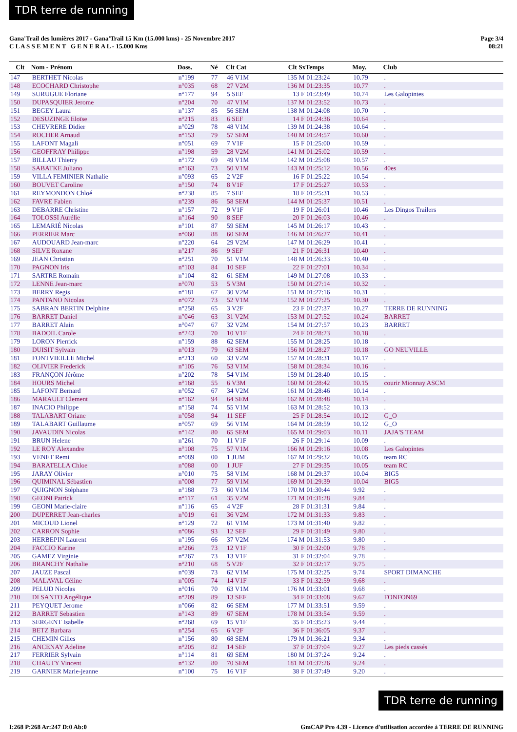TDR terre de running
Gana'Trail des lumières 2017 - Gana'Trail 15 Km (15.000 kms) - 25 Novembre 2017
C L A S S E M E N T G E N E R A L - 15.000 Kms
Page 3/4
08:21
| Clt | Nom - Prénom | Doss. | Né | Clt Cat | Clt Sx | Temps | Moy. | Club |
| --- | --- | --- | --- | --- | --- | --- | --- | --- |
| 147 | BERTHET Nicolas | n°199 | 77 | 46 V1M | 135 M | 01:23:24 | 10.79 | . |
| 148 | ECOCHARD Christophe | n°035 | 68 | 27 V2M | 136 M | 01:23:35 | 10.77 | . |
| 149 | SURUGUE Floriane | n°177 | 94 | 5 SEF | 13 F | 01:23:49 | 10.74 | Les Galopintes |
| 150 | DUPASQUIER Jerome | n°204 | 70 | 47 V1M | 137 M | 01:23:52 | 10.73 | . |
| 151 | BEGEY Laura | n°137 | 85 | 56 SEM | 138 M | 01:24:08 | 10.70 | . |
| 152 | DESUZINGE Eloïse | n°215 | 83 | 6 SEF | 14 F | 01:24:36 | 10.64 | . |
| 153 | CHEVRERE Didier | n°029 | 78 | 48 V1M | 139 M | 01:24:38 | 10.64 | . |
| 154 | ROCHER Arnaud | n°153 | 79 | 57 SEM | 140 M | 01:24:57 | 10.60 | . |
| 155 | LAFONT Magali | n°051 | 69 | 7 V1F | 15 F | 01:25:00 | 10.59 | . |
| 156 | GEOFFRAY Philippe | n°198 | 59 | 28 V2M | 141 M | 01:25:02 | 10.59 | . |
| 157 | BILLAU Thierry | n°172 | 69 | 49 V1M | 142 M | 01:25:08 | 10.57 | . |
| 158 | SABATKE Juliano | n°163 | 73 | 50 V1M | 143 M | 01:25:12 | 10.56 | 40es |
| 159 | VILLA FEMINIER Nathalie | n°093 | 65 | 2 V2F | 16 F | 01:25:22 | 10.54 | . |
| 160 | BOUVET Caroline | n°150 | 74 | 8 V1F | 17 F | 01:25:27 | 10.53 | . |
| 161 | REYMONDON Chloé | n°238 | 85 | 7 SEF | 18 F | 01:25:31 | 10.53 | . |
| 162 | FAVRE Fabien | n°239 | 86 | 58 SEM | 144 M | 01:25:37 | 10.51 | . |
| 163 | DEBARRE Christine | n°157 | 72 | 9 V1F | 19 F | 01:26:01 | 10.46 | Les Dingos Trailers |
| 164 | TOLOSSI Aurélie | n°164 | 90 | 8 SEF | 20 F | 01:26:03 | 10.46 | . |
| 165 | LEMARIÉ Nicolas | n°101 | 87 | 59 SEM | 145 M | 01:26:17 | 10.43 | . |
| 166 | PERRIER Marc | n°060 | 88 | 60 SEM | 146 M | 01:26:27 | 10.41 | . |
| 167 | AUDOUARD Jean-marc | n°220 | 64 | 29 V2M | 147 M | 01:26:29 | 10.41 | . |
| 168 | SILVE Roxane | n°217 | 86 | 9 SEF | 21 F | 01:26:31 | 10.40 | . |
| 169 | JEAN Christian | n°251 | 70 | 51 V1M | 148 M | 01:26:33 | 10.40 | . |
| 170 | PAGNON Iris | n°103 | 84 | 10 SEF | 22 F | 01:27:01 | 10.34 | . |
| 171 | SARTRE Romain | n°104 | 82 | 61 SEM | 149 M | 01:27:08 | 10.33 | . |
| 172 | LENNE Jean-marc | n°070 | 53 | 5 V3M | 150 M | 01:27:14 | 10.32 | . |
| 173 | BERRY Regis | n°181 | 67 | 30 V2M | 151 M | 01:27:16 | 10.31 | . |
| 174 | PANTANO Nicolas | n°072 | 73 | 52 V1M | 152 M | 01:27:25 | 10.30 | . |
| 175 | SABRAN BERTIN Delphine | n°258 | 65 | 3 V2F | 23 F | 01:27:37 | 10.27 | TERRE DE RUNNING |
| 176 | BARRET Daniel | n°046 | 63 | 31 V2M | 153 M | 01:27:52 | 10.24 | BARRET |
| 177 | BARRET Alain | n°047 | 67 | 32 V2M | 154 M | 01:27:57 | 10.23 | BARRET |
| 178 | BADOIL Carole | n°243 | 70 | 10 V1F | 24 F | 01:28:23 | 10.18 | . |
| 179 | LORON Pierrick | n°159 | 88 | 62 SEM | 155 M | 01:28:25 | 10.18 | . |
| 180 | DUISIT Sylvain | n°013 | 79 | 63 SEM | 156 M | 01:28:27 | 10.18 | GO NEUVILLE |
| 181 | FONTVIEILLE Michel | n°213 | 60 | 33 V2M | 157 M | 01:28:31 | 10.17 | . |
| 182 | OLIVIER Frederick | n°105 | 76 | 53 V1M | 158 M | 01:28:34 | 10.16 | . |
| 183 | FRANÇON Jérôme | n°202 | 78 | 54 V1M | 159 M | 01:28:40 | 10.15 | . |
| 184 | HOURS Michel | n°168 | 55 | 6 V3M | 160 M | 01:28:42 | 10.15 | courir Mionnay ASCM |
| 185 | LAFONT Bernard | n°052 | 67 | 34 V2M | 161 M | 01:28:46 | 10.14 | . |
| 186 | MARAULT Clement | n°162 | 94 | 64 SEM | 162 M | 01:28:48 | 10.14 | . |
| 187 | INACIO Philippe | n°158 | 74 | 55 V1M | 163 M | 01:28:52 | 10.13 | . |
| 188 | TALABART Oriane | n°058 | 94 | 11 SEF | 25 F | 01:28:54 | 10.12 | G_O |
| 189 | TALABART Guillaume | n°057 | 69 | 56 V1M | 164 M | 01:28:59 | 10.12 | G_O |
| 190 | JAVAUDIN Nicolas | n°142 | 80 | 65 SEM | 165 M | 01:29:03 | 10.11 | JAJA'S TEAM |
| 191 | BRUN Helene | n°261 | 70 | 11 V1F | 26 F | 01:29:14 | 10.09 | . |
| 192 | LE ROY Alexandre | n°108 | 75 | 57 V1M | 166 M | 01:29:16 | 10.08 | Les Galopintes |
| 193 | VENET Remi | n°089 | 00 | 1 JUM | 167 M | 01:29:32 | 10.05 | team RC |
| 194 | BARATELLA Chloe | n°088 | 00 | 1 JUF | 27 F | 01:29:35 | 10.05 | team RC |
| 195 | JARAY Olivier | n°010 | 75 | 58 V1M | 168 M | 01:29:37 | 10.04 | BIG5 |
| 196 | QUIMINAL Sébastien | n°008 | 77 | 59 V1M | 169 M | 01:29:39 | 10.04 | BIG5 |
| 197 | QUIGNON Stéphane | n°188 | 73 | 60 V1M | 170 M | 01:30:44 | 9.92 | . |
| 198 | GEONI Patrick | n°117 | 61 | 35 V2M | 171 M | 01:31:28 | 9.84 | . |
| 199 | GEONI Marie-claire | n°116 | 65 | 4 V2F | 28 F | 01:31:31 | 9.84 | . |
| 200 | DUPERRET Jean-charles | n°019 | 61 | 36 V2M | 172 M | 01:31:33 | 9.83 | . |
| 201 | MICOUD Lionel | n°129 | 72 | 61 V1M | 173 M | 01:31:40 | 9.82 | . |
| 202 | CARRON Sophie | n°086 | 93 | 12 SEF | 29 F | 01:31:49 | 9.80 | . |
| 203 | HERBEPIN Laurent | n°195 | 66 | 37 V2M | 174 M | 01:31:53 | 9.80 | . |
| 204 | FACCIO Karine | n°266 | 73 | 12 V1F | 30 F | 01:32:00 | 9.78 | . |
| 205 | GAMEZ Virginie | n°267 | 73 | 13 V1F | 31 F | 01:32:04 | 9.78 | . |
| 206 | BRANCHY Nathalie | n°210 | 68 | 5 V2F | 32 F | 01:32:17 | 9.75 | . |
| 207 | JAUZE Pascal | n°039 | 73 | 62 V1M | 175 M | 01:32:25 | 9.74 | SPORT DIMANCHE |
| 208 | MALAVAL Céline | n°005 | 74 | 14 V1F | 33 F | 01:32:59 | 9.68 | . |
| 209 | PELUD Nicolas | n°016 | 70 | 63 V1M | 176 M | 01:33:01 | 9.68 | . |
| 210 | DI SANTO Angélique | n°209 | 89 | 13 SEF | 34 F | 01:33:08 | 9.67 | FONFON69 |
| 211 | PEYQUET Jerome | n°066 | 82 | 66 SEM | 177 M | 01:33:51 | 9.59 | . |
| 212 | BARRET Sebastien | n°143 | 89 | 67 SEM | 178 M | 01:33:54 | 9.59 | . |
| 213 | SERGENT Isabelle | n°268 | 69 | 15 V1F | 35 F | 01:35:23 | 9.44 | . |
| 214 | BETZ Barbara | n°254 | 65 | 6 V2F | 36 F | 01:36:05 | 9.37 | . |
| 215 | CHEMIN Gilles | n°156 | 80 | 68 SEM | 179 M | 01:36:21 | 9.34 | . |
| 216 | ANCENAY Adeline | n°205 | 82 | 14 SEF | 37 F | 01:37:04 | 9.27 | Les pieds cassés |
| 217 | FERRIER Sylvain | n°114 | 81 | 69 SEM | 180 M | 01:37:24 | 9.24 | . |
| 218 | CHAUTY Vincent | n°132 | 80 | 70 SEM | 181 M | 01:37:26 | 9.24 | . |
| 219 | GARNIER Marie-jeanne | n°100 | 75 | 16 V1F | 38 F | 01:37:49 | 9.20 | . |
TDR terre de running
I:268 P:268 Ar:247 D:0 Ab:0 GmCAP Pro 4.39 - Licence d'utilisation accordée à TERRE DE RUNNING